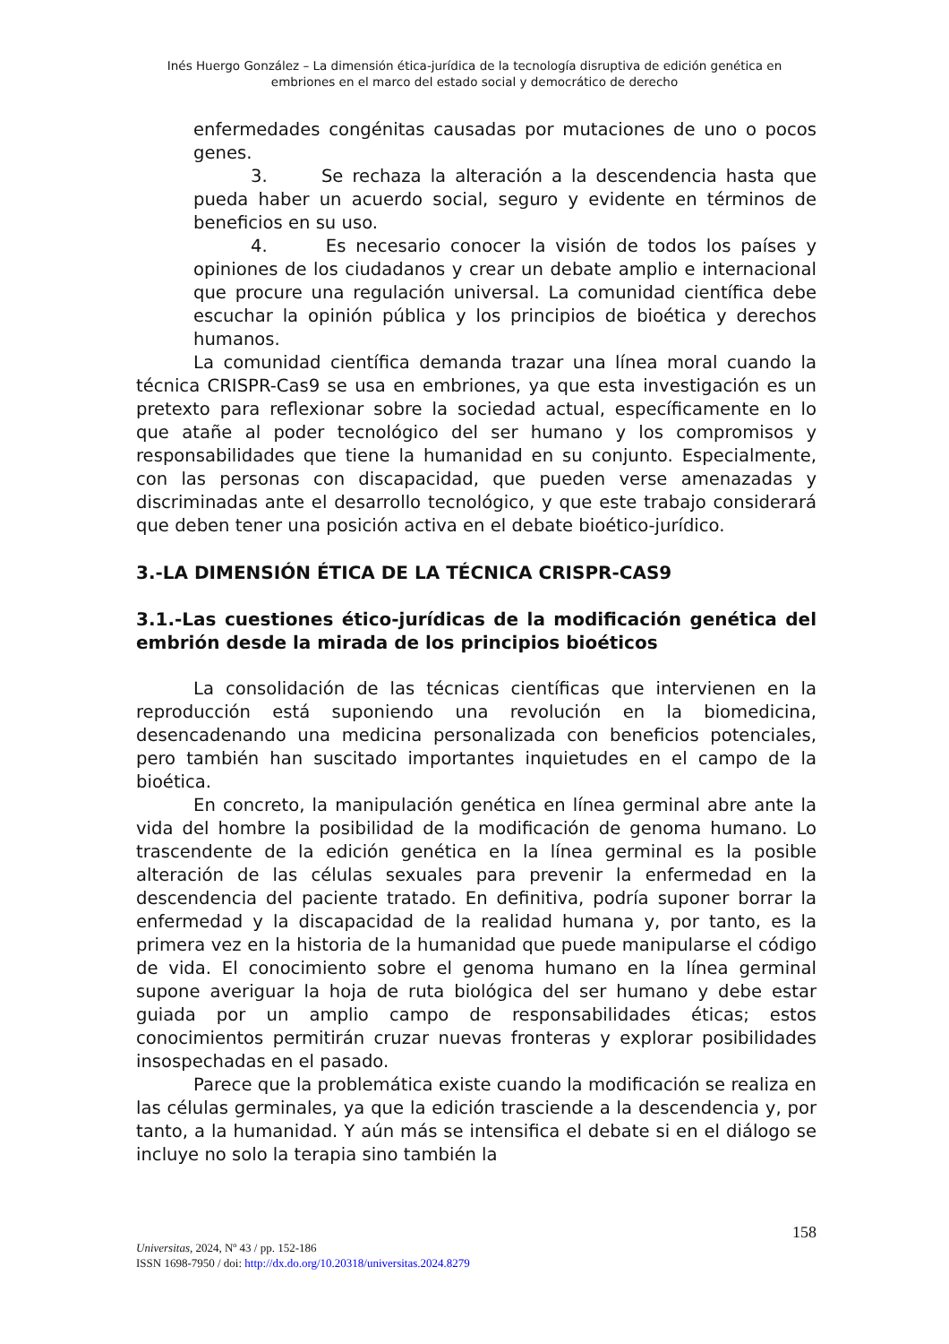Inés Huergo González – La dimensión ética-jurídica de la tecnología disruptiva de edición genética en embriones en el marco del estado social y democrático de derecho
enfermedades congénitas causadas por mutaciones de uno o pocos genes.
3. Se rechaza la alteración a la descendencia hasta que pueda haber un acuerdo social, seguro y evidente en términos de beneficios en su uso.
4. Es necesario conocer la visión de todos los países y opiniones de los ciudadanos y crear un debate amplio e internacional que procure una regulación universal. La comunidad científica debe escuchar la opinión pública y los principios de bioética y derechos humanos.
La comunidad científica demanda trazar una línea moral cuando la técnica CRISPR-Cas9 se usa en embriones, ya que esta investigación es un pretexto para reflexionar sobre la sociedad actual, específicamente en lo que atañe al poder tecnológico del ser humano y los compromisos y responsabilidades que tiene la humanidad en su conjunto. Especialmente, con las personas con discapacidad, que pueden verse amenazadas y discriminadas ante el desarrollo tecnológico, y que este trabajo considerará que deben tener una posición activa en el debate bioético-jurídico.
3.-LA DIMENSIÓN ÉTICA DE LA TÉCNICA CRISPR-CAS9
3.1.-Las cuestiones ético-jurídicas de la modificación genética del embrión desde la mirada de los principios bioéticos
La consolidación de las técnicas científicas que intervienen en la reproducción está suponiendo una revolución en la biomedicina, desencadenando una medicina personalizada con beneficios potenciales, pero también han suscitado importantes inquietudes en el campo de la bioética.
En concreto, la manipulación genética en línea germinal abre ante la vida del hombre la posibilidad de la modificación de genoma humano. Lo trascendente de la edición genética en la línea germinal es la posible alteración de las células sexuales para prevenir la enfermedad en la descendencia del paciente tratado. En definitiva, podría suponer borrar la enfermedad y la discapacidad de la realidad humana y, por tanto, es la primera vez en la historia de la humanidad que puede manipularse el código de vida. El conocimiento sobre el genoma humano en la línea germinal supone averiguar la hoja de ruta biológica del ser humano y debe estar guiada por un amplio campo de responsabilidades éticas; estos conocimientos permitirán cruzar nuevas fronteras y explorar posibilidades insospechadas en el pasado.
Parece que la problemática existe cuando la modificación se realiza en las células germinales, ya que la edición trasciende a la descendencia y, por tanto, a la humanidad. Y aún más se intensifica el debate si en el diálogo se incluye no solo la terapia sino también la
158
Universitas, 2024, Nº 43 / pp. 152-186
ISSN 1698-7950 / doi: http://dx.do.org/10.20318/universitas.2024.8279